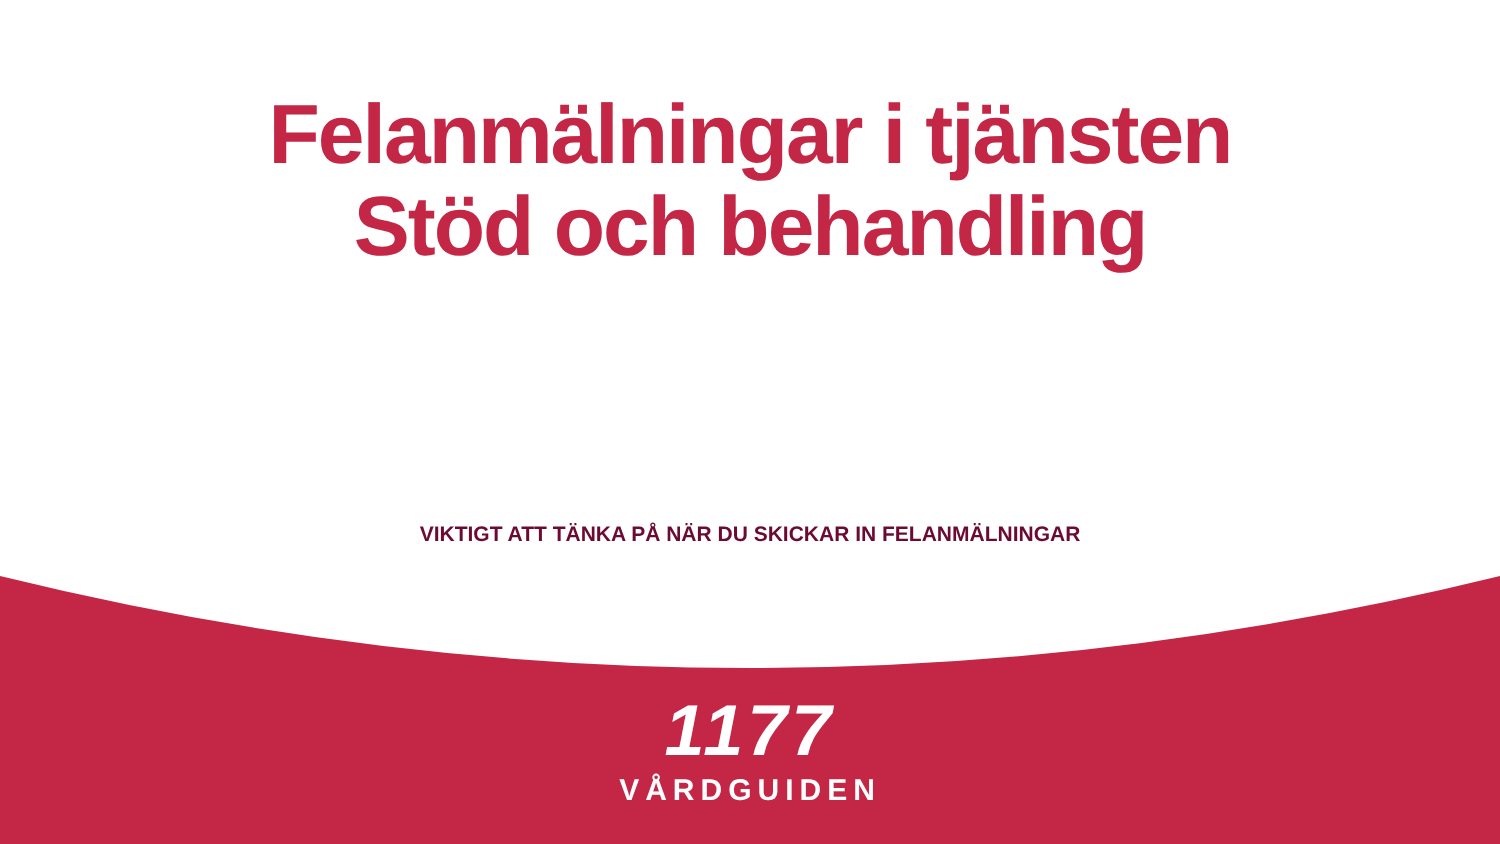Felanmälningar i tjänsten
Stöd och behandling
VIKTIGT ATT TÄNKA PÅ NÄR DU SKICKAR IN FELANMÄLNINGAR
1177
VÅRDGUIDEN